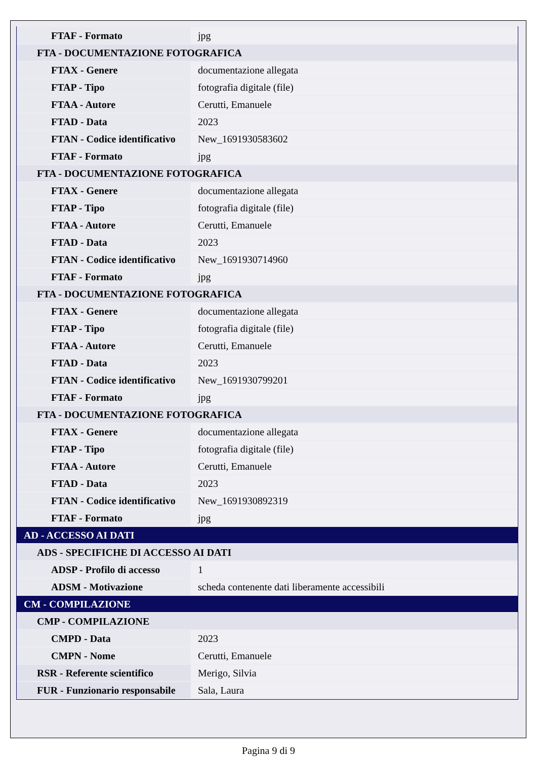| FTAF - Formato | jpg |
| FTA - DOCUMENTAZIONE FOTOGRAFICA | |
| FTAX - Genere | documentazione allegata |
| FTAP - Tipo | fotografia digitale (file) |
| FTAA - Autore | Cerutti, Emanuele |
| FTAD - Data | 2023 |
| FTAN - Codice identificativo | New_1691930583602 |
| FTAF - Formato | jpg |
| FTA - DOCUMENTAZIONE FOTOGRAFICA | |
| FTAX - Genere | documentazione allegata |
| FTAP - Tipo | fotografia digitale (file) |
| FTAA - Autore | Cerutti, Emanuele |
| FTAD - Data | 2023 |
| FTAN - Codice identificativo | New_1691930714960 |
| FTAF - Formato | jpg |
| FTA - DOCUMENTAZIONE FOTOGRAFICA | |
| FTAX - Genere | documentazione allegata |
| FTAP - Tipo | fotografia digitale (file) |
| FTAA - Autore | Cerutti, Emanuele |
| FTAD - Data | 2023 |
| FTAN - Codice identificativo | New_1691930799201 |
| FTAF - Formato | jpg |
| FTA - DOCUMENTAZIONE FOTOGRAFICA | |
| FTAX - Genere | documentazione allegata |
| FTAP - Tipo | fotografia digitale (file) |
| FTAA - Autore | Cerutti, Emanuele |
| FTAD - Data | 2023 |
| FTAN - Codice identificativo | New_1691930892319 |
| FTAF - Formato | jpg |
| AD - ACCESSO AI DATI | |
| ADS - SPECIFICHE DI ACCESSO AI DATI | |
| ADSP - Profilo di accesso | 1 |
| ADSM - Motivazione | scheda contenente dati liberamente accessibili |
| CM - COMPILAZIONE | |
| CMP - COMPILAZIONE | |
| CMPD - Data | 2023 |
| CMPN - Nome | Cerutti, Emanuele |
| RSR - Referente scientifico | Merigo, Silvia |
| FUR - Funzionario responsabile | Sala, Laura |
Pagina 9 di 9